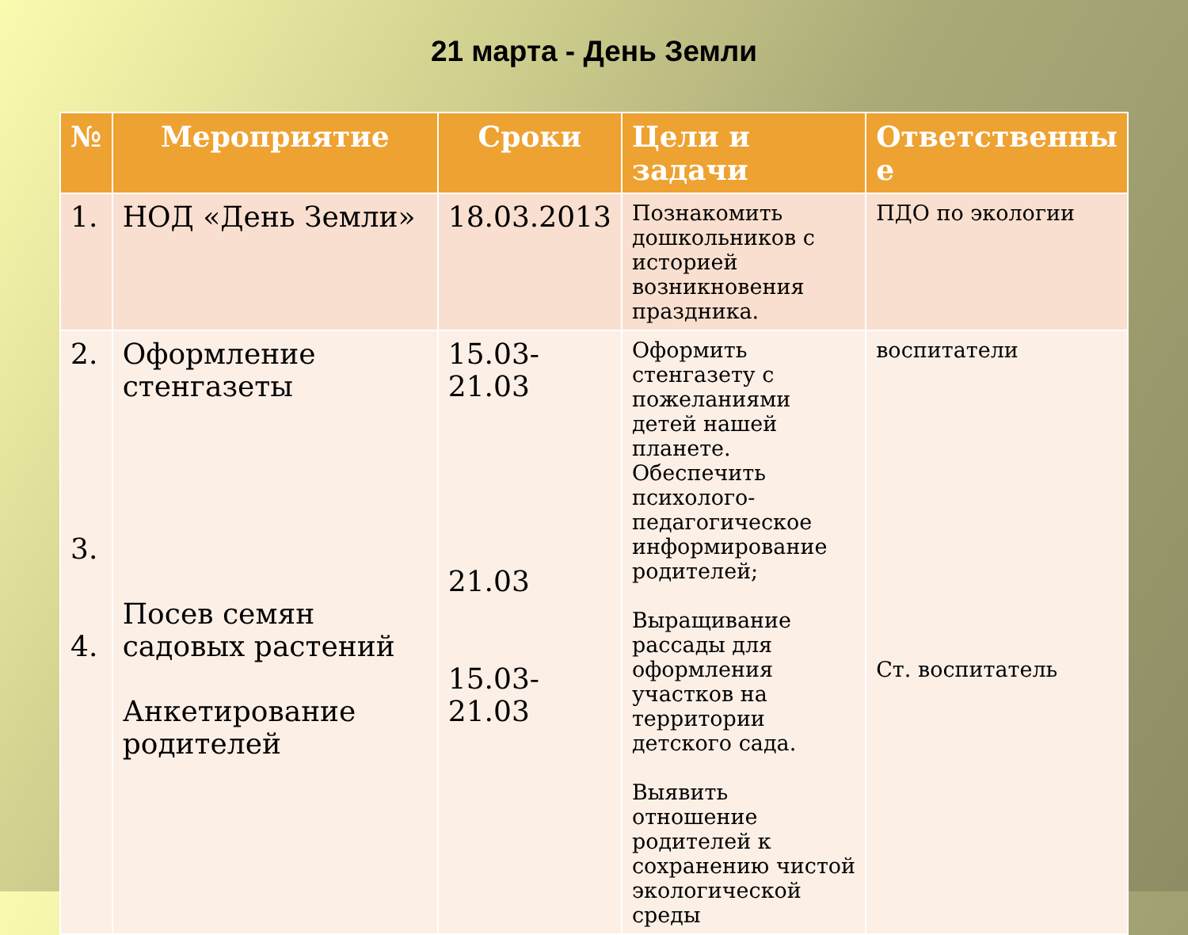21 марта - День Земли
| № | Мероприятие | Сроки | Цели и задачи | Ответственны е |
| --- | --- | --- | --- | --- |
| 1. | НОД «День Земли» | 18.03.2013 | Познакомить дошкольников с историей возникновения праздника. | ПДО по экологии |
| 2. 3. 4. | Оформление стенгазеты Посев семян садовых растений Анкетирование родителей | 15.03- 21.03 21.03 15.03- 21.03 | Оформить стенгазету с пожеланиями детей нашей планете. Обеспечить психолого-педагогическое информирование родителей; Выращивание рассады для оформления участков на территории детского сада. Выявить отношение родителей к сохранению чистой экологической среды | воспитатели Ст. воспитатель |